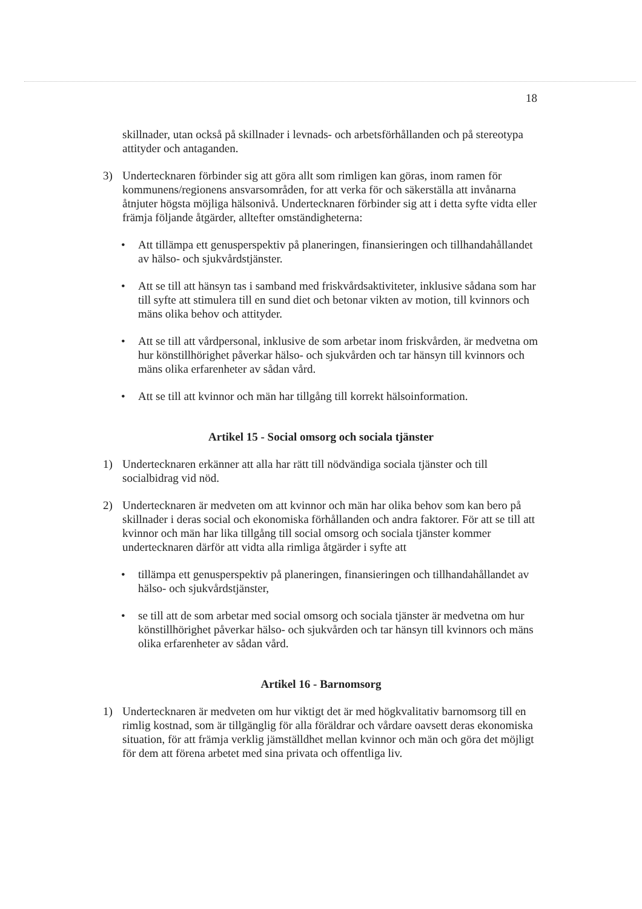18
skillnader, utan också på skillnader i levnads- och arbetsförhållanden och på stereotypa attityder och antaganden.
3) Undertecknaren förbinder sig att göra allt som rimligen kan göras, inom ramen för kommunens/regionens ansvarsområden, for att verka för och säkerställa att invånarna åtnjuter högsta möjliga hälsonivå. Undertecknaren förbinder sig att i detta syfte vidta eller främja följande åtgärder, alltefter omständigheterna:
• Att tillämpa ett genusperspektiv på planeringen, finansieringen och tillhandahållandet av hälso- och sjukvårdstjänster.
• Att se till att hänsyn tas i samband med friskvårdsaktiviteter, inklusive sådana som har till syfte att stimulera till en sund diet och betonar vikten av motion, till kvinnors och mäns olika behov och attityder.
• Att se till att vårdpersonal, inklusive de som arbetar inom friskvården, är medvetna om hur könstillhörighet påverkar hälso- och sjukvården och tar hänsyn till kvinnors och mäns olika erfarenheter av sådan vård.
• Att se till att kvinnor och män har tillgång till korrekt hälsoinformation.
Artikel 15 - Social omsorg och sociala tjänster
1) Undertecknaren erkänner att alla har rätt till nödvändiga sociala tjänster och till socialbidrag vid nöd.
2) Undertecknaren är medveten om att kvinnor och män har olika behov som kan bero på skillnader i deras social och ekonomiska förhållanden och andra faktorer. För att se till att kvinnor och män har lika tillgång till social omsorg och sociala tjänster kommer undertecknaren därför att vidta alla rimliga åtgärder i syfte att
• tillämpa ett genusperspektiv på planeringen, finansieringen och tillhandahållandet av hälso- och sjukvårdstjänster,
• se till att de som arbetar med social omsorg och sociala tjänster är medvetna om hur könstillhörighet påverkar hälso- och sjukvården och tar hänsyn till kvinnors och mäns olika erfarenheter av sådan vård.
Artikel 16 - Barnomsorg
1) Undertecknaren är medveten om hur viktigt det är med högkvalitativ barnomsorg till en rimlig kostnad, som är tillgänglig för alla föräldrar och vårdare oavsett deras ekonomiska situation, för att främja verklig jämställdhet mellan kvinnor och män och göra det möjligt för dem att förena arbetet med sina privata och offentliga liv.